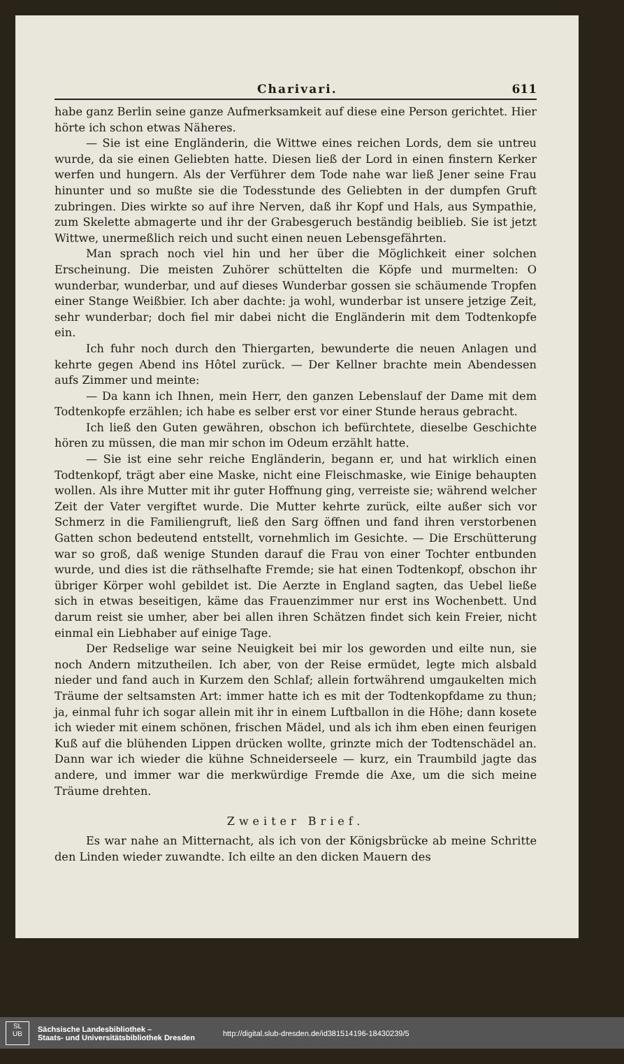Charivari. 611
habe ganz Berlin seine ganze Aufmerksamkeit auf diese eine Person gerichtet. Hier hörte ich schon etwas Näheres.
— Sie ist eine Engländerin, die Wittwe eines reichen Lords, dem sie untreu wurde, da sie einen Geliebten hatte. Diesen ließ der Lord in einen finstern Kerker werfen und hungern. Als der Verführer dem Tode nahe war ließ Jener seine Frau hinunter und so mußte sie die Todesstunde des Geliebten in der dumpfen Gruft zubringen. Dies wirkte so auf ihre Nerven, daß ihr Kopf und Hals, aus Sympathie, zum Skelette abmagerte und ihr der Grabesgeruch beständig beiblieb. Sie ist jetzt Wittwe, unermeßlich reich und sucht einen neuen Lebensgefährten.
Man sprach noch viel hin und her über die Möglichkeit einer solchen Erscheinung. Die meisten Zuhörer schüttelten die Köpfe und murmelten: O wunderbar, wunderbar, und auf dieses Wunderbar gossen sie schäumende Tropfen einer Stange Weißbier. Ich aber dachte: ja wohl, wunderbar ist unsere jetzige Zeit, sehr wunderbar; doch fiel mir dabei nicht die Engländerin mit dem Todtenkopfe ein.
Ich fuhr noch durch den Thiergarten, bewunderte die neuen Anlagen und kehrte gegen Abend ins Hôtel zurück. — Der Kellner brachte mein Abendessen aufs Zimmer und meinte:
— Da kann ich Ihnen, mein Herr, den ganzen Lebenslauf der Dame mit dem Todtenkopfe erzählen; ich habe es selber erst vor einer Stunde heraus gebracht.
Ich ließ den Guten gewähren, obschon ich befürchtete, dieselbe Geschichte hören zu müssen, die man mir schon im Odeum erzählt hatte.
— Sie ist eine sehr reiche Engländerin, begann er, und hat wirklich einen Todtenkopf, trägt aber eine Maske, nicht eine Fleischmaske, wie Einige behaupten wollen. Als ihre Mutter mit ihr guter Hoffnung ging, verreiste sie; während welcher Zeit der Vater vergiftet wurde. Die Mutter kehrte zurück, eilte außer sich vor Schmerz in die Familiengruft, ließ den Sarg öffnen und fand ihren verstorbenen Gatten schon bedeutend entstellt, vornehmlich im Gesichte. — Die Erschütterung war so groß, daß wenige Stunden darauf die Frau von einer Tochter entbunden wurde, und dies ist die räthselhafte Fremde; sie hat einen Todtenkopf, obschon ihr übriger Körper wohl gebildet ist. Die Aerzte in England sagten, das Uebel ließe sich in etwas beseitigen, käme das Frauenzimmer nur erst ins Wochenbett. Und darum reist sie umher, aber bei allen ihren Schätzen findet sich kein Freier, nicht einmal ein Liebhaber auf einige Tage.
Der Redselige war seine Neuigkeit bei mir los geworden und eilte nun, sie noch Andern mitzutheilen. Ich aber, von der Reise ermüdet, legte mich alsbald nieder und fand auch in Kurzem den Schlaf; allein fortwährend umgaukelten mich Träume der seltsamsten Art: immer hatte ich es mit der Todtenkopfdame zu thun; ja, einmal fuhr ich sogar allein mit ihr in einem Luftballon in die Höhe; dann kosete ich wieder mit einem schönen, frischen Mädel, und als ich ihm eben einen feurigen Kuß auf die blühenden Lippen drücken wollte, grinzte mich der Todtenschädel an. Dann war ich wieder die kühne Schneiderseele — kurz, ein Traumbild jagte das andere, und immer war die merkwürdige Fremde die Axe, um die sich meine Träume drehten.
Zweiter Brief.
Es war nahe an Mitternacht, als ich von der Königsbrücke ab meine Schritte den Linden wieder zuwandte. Ich eilte an den dicken Mauern des
SL
UB
Sächsische Landesbibliothek –
Staats- und Universitätsbibliothek Dresden
http://digital.slub-dresden.de/id381514196-18430239/5